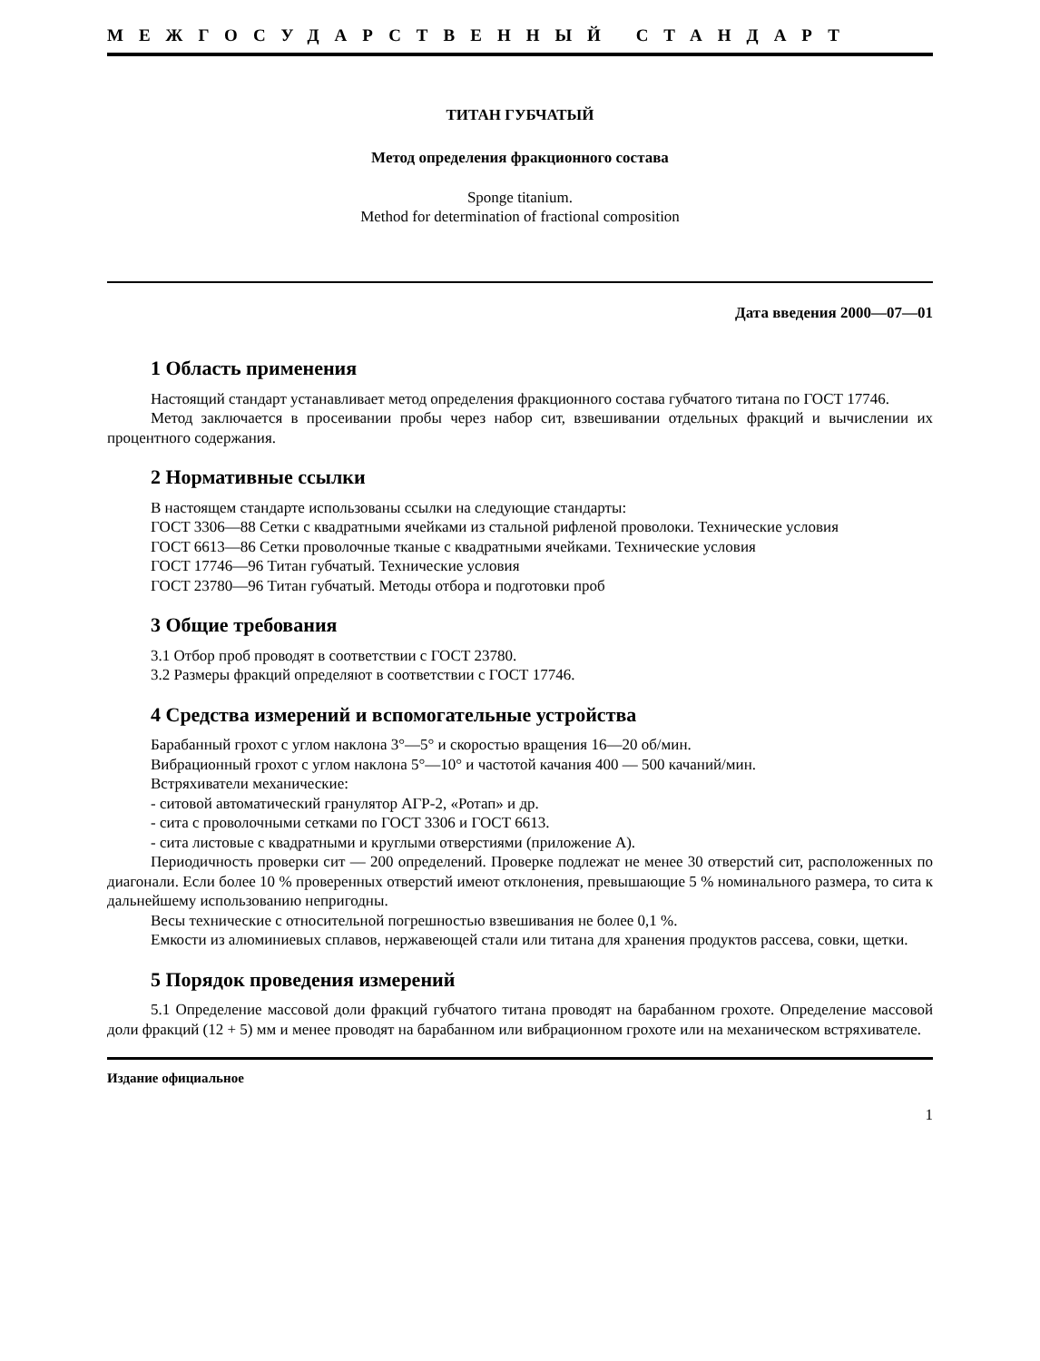МЕЖГОСУДАРСТВЕННЫЙ СТАНДАРТ
ТИТАН ГУБЧАТЫЙ
Метод определения фракционного состава
Sponge titanium.
Method for determination of fractional composition
Дата введения 2000—07—01
1 Область применения
Настоящий стандарт устанавливает метод определения фракционного состава губчатого титана по ГОСТ 17746.
Метод заключается в просеивании пробы через набор сит, взвешивании отдельных фракций и вычислении их процентного содержания.
2 Нормативные ссылки
В настоящем стандарте использованы ссылки на следующие стандарты:
ГОСТ 3306—88 Сетки с квадратными ячейками из стальной рифленой проволоки. Технические условия
ГОСТ 6613—86 Сетки проволочные тканые с квадратными ячейками. Технические условия
ГОСТ 17746—96 Титан губчатый. Технические условия
ГОСТ 23780—96 Титан губчатый. Методы отбора и подготовки проб
3 Общие требования
3.1 Отбор проб проводят в соответствии с ГОСТ 23780.
3.2 Размеры фракций определяют в соответствии с ГОСТ 17746.
4 Средства измерений и вспомогательные устройства
Барабанный грохот с углом наклона 3°—5° и скоростью вращения 16—20 об/мин.
Вибрационный грохот с углом наклона 5°—10° и частотой качания 400 — 500 качаний/мин.
Встряхиватели механические:
- ситовой автоматический гранулятор АГР-2, «Ротап» и др.
- сита с проволочными сетками по ГОСТ 3306 и ГОСТ 6613.
- сита листовые с квадратными и круглыми отверстиями (приложение А).
Периодичность проверки сит — 200 определений. Проверке подлежат не менее 30 отверстий сит, расположенных по диагонали. Если более 10 % проверенных отверстий имеют отклонения, превышающие 5 % номинального размера, то сита к дальнейшему использованию непригодны.
Весы технические с относительной погрешностью взвешивания не более 0,1 %.
Емкости из алюминиевых сплавов, нержавеющей стали или титана для хранения продуктов рассева, совки, щетки.
5 Порядок проведения измерений
5.1 Определение массовой доли фракций губчатого титана проводят на барабанном грохоте. Определение массовой доли фракций (12 + 5) мм и менее проводят на барабанном или вибрационном грохоте или на механическом встряхивателе.
Издание официальное
1